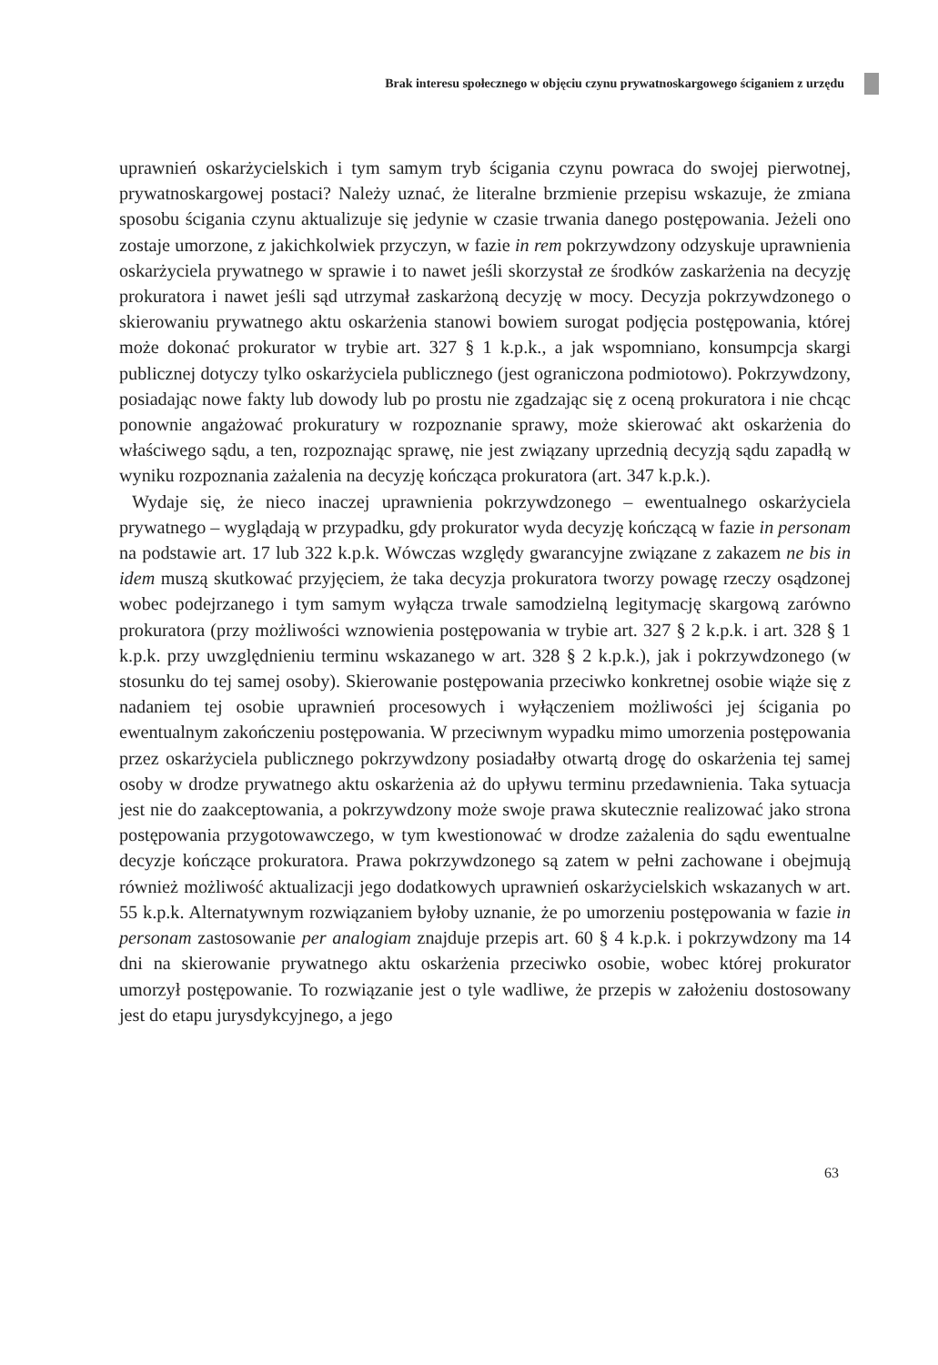Brak interesu społecznego w objęciu czynu prywatnoskargowego ściganiem z urzędu
uprawnień oskarżycielskich i tym samym tryb ścigania czynu powraca do swojej pierwotnej, prywatnoskargowej postaci? Należy uznać, że literalne brzmienie przepisu wskazuje, że zmiana sposobu ścigania czynu aktualizuje się jedynie w czasie trwania danego postępowania. Jeżeli ono zostaje umorzone, z jakichkolwiek przyczyn, w fazie in rem pokrzywdzony odzyskuje uprawnienia oskarżyciela prywatnego w sprawie i to nawet jeśli skorzystał ze środków zaskarżenia na decyzję prokuratora i nawet jeśli sąd utrzymał zaskarżoną decyzję w mocy. Decyzja pokrzywdzonego o skierowaniu prywatnego aktu oskarżenia stanowi bowiem surogat podjęcia postępowania, której może dokonać prokurator w trybie art. 327 § 1 k.p.k., a jak wspomniano, konsumpcja skargi publicznej dotyczy tylko oskarżyciela publicznego (jest ograniczona podmiotowo). Pokrzywdzony, posiadając nowe fakty lub dowody lub po prostu nie zgadzając się z oceną prokuratora i nie chcąc ponownie angażować prokuratury w rozpoznanie sprawy, może skierować akt oskarżenia do właściwego sądu, a ten, rozpoznając sprawę, nie jest związany uprzednią decyzją sądu zapadłą w wyniku rozpoznania zażalenia na decyzję kończąca prokuratora (art. 347 k.p.k.).
Wydaje się, że nieco inaczej uprawnienia pokrzywdzonego – ewentualnego oskarżyciela prywatnego – wyglądają w przypadku, gdy prokurator wyda decyzję kończącą w fazie in personam na podstawie art. 17 lub 322 k.p.k. Wówczas względy gwarancyjne związane z zakazem ne bis in idem muszą skutkować przyjęciem, że taka decyzja prokuratora tworzy powagę rzeczy osądzonej wobec podejrzanego i tym samym wyłącza trwale samodzielną legitymację skargową zarówno prokuratora (przy możliwości wznowienia postępowania w trybie art. 327 § 2 k.p.k. i art. 328 § 1 k.p.k. przy uwzględnieniu terminu wskazanego w art. 328 § 2 k.p.k.), jak i pokrzywdzonego (w stosunku do tej samej osoby). Skierowanie postępowania przeciwko konkretnej osobie wiąże się z nadaniem tej osobie uprawnień procesowych i wyłączeniem możliwości jej ścigania po ewentualnym zakończeniu postępowania. W przeciwnym wypadku mimo umorzenia postępowania przez oskarżyciela publicznego pokrzywdzony posiadałby otwartą drogę do oskarżenia tej samej osoby w drodze prywatnego aktu oskarżenia aż do upływu terminu przedawnienia. Taka sytuacja jest nie do zaakceptowania, a pokrzywdzony może swoje prawa skutecznie realizować jako strona postępowania przygotowawczego, w tym kwestionować w drodze zażalenia do sądu ewentualne decyzje kończące prokuratora. Prawa pokrzywdzonego są zatem w pełni zachowane i obejmują również możliwość aktualizacji jego dodatkowych uprawnień oskarżycielskich wskazanych w art. 55 k.p.k. Alternatywnym rozwiązaniem byłoby uznanie, że po umorzeniu postępowania w fazie in personam zastosowanie per analogiam znajduje przepis art. 60 § 4 k.p.k. i pokrzywdzony ma 14 dni na skierowanie prywatnego aktu oskarżenia przeciwko osobie, wobec której prokurator umorzył postępowanie. To rozwiązanie jest o tyle wadliwe, że przepis w założeniu dostosowany jest do etapu jurysdykcyjnego, a jego
63